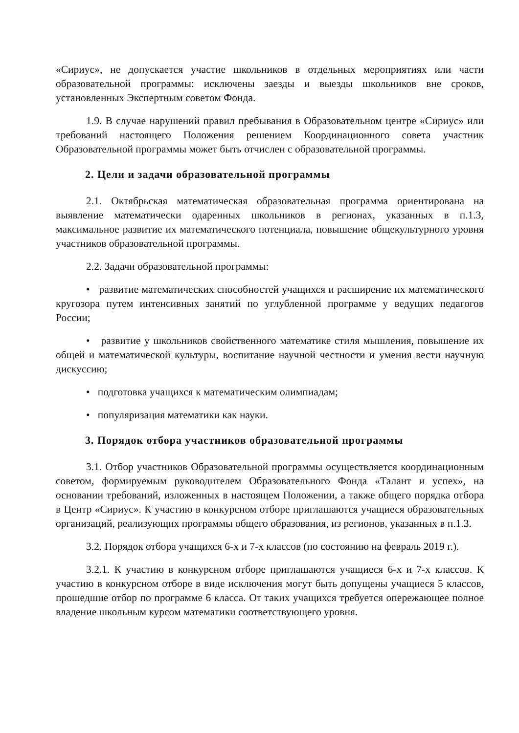«Сириус», не допускается участие школьников в отдельных мероприятиях или части образовательной программы: исключены заезды и выезды школьников вне сроков, установленных Экспертным советом Фонда.
1.9. В случае нарушений правил пребывания в Образовательном центре «Сириус» или требований настоящего Положения решением Координационного совета участник Образовательной программы может быть отчислен с образовательной программы.
2. Цели и задачи образовательной программы
2.1. Октябрьская математическая образовательная программа ориентирована на выявление математически одаренных школьников в регионах, указанных в п.1.3, максимальное развитие их математического потенциала, повышение общекультурного уровня участников образовательной программы.
2.2. Задачи образовательной программы:
• развитие математических способностей учащихся и расширение их математического кругозора путем интенсивных занятий по углубленной программе у ведущих педагогов России;
• развитие у школьников свойственного математике стиля мышления, повышение их общей и математической культуры, воспитание научной честности и умения вести научную дискуссию;
• подготовка учащихся к математическим олимпиадам;
• популяризация математики как науки.
3. Порядок отбора участников образовательной программы
3.1. Отбор участников Образовательной программы осуществляется координационным советом, формируемым руководителем Образовательного Фонда «Талант и успех», на основании требований, изложенных в настоящем Положении, а также общего порядка отбора в Центр «Сириус». К участию в конкурсном отборе приглашаются учащиеся образовательных организаций, реализующих программы общего образования, из регионов, указанных в п.1.3.
3.2. Порядок отбора учащихся 6-х и 7-х классов (по состоянию на февраль 2019 г.).
3.2.1. К участию в конкурсном отборе приглашаются учащиеся 6-х и 7-х классов. К участию в конкурсном отборе в виде исключения могут быть допущены учащиеся 5 классов, прошедшие отбор по программе 6 класса. От таких учащихся требуется опережающее полное владение школьным курсом математики соответствующего уровня.